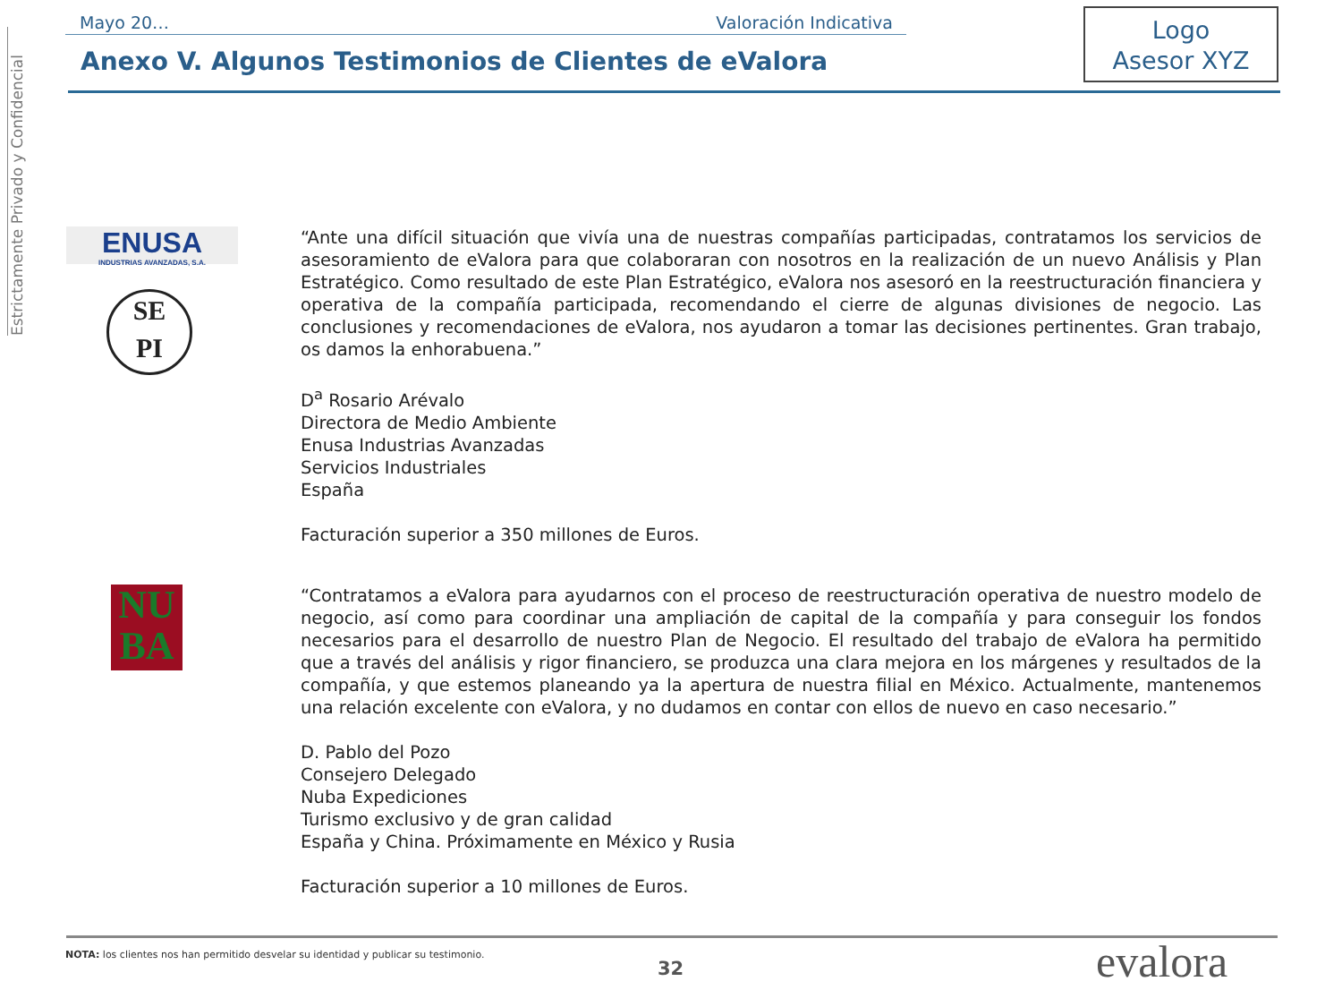Estrictamente Privado y Confidencial
Mayo 20… Valoración Indicativa
Logo
Asesor XYZ
Anexo V. Algunos Testimonios de Clientes de eValora
ENUSA
INDUSTRIAS AVANZADAS, S.A.
SE
PI
“Ante una difícil situación que vivía una de nuestras compañías participadas, contratamos los servicios de asesoramiento de eValora para que colaboraran con nosotros en la realización de un nuevo Análisis y Plan Estratégico. Como resultado de este Plan Estratégico, eValora nos asesoró en la reestructuración financiera y operativa de la compañía participada, recomendando el cierre de algunas divisiones de negocio. Las conclusiones y recomendaciones de eValora, nos ayudaron a tomar las decisiones pertinentes. Gran trabajo, os damos la enhorabuena.”
D<sup>a</sup> Rosario Arévalo
Directora de Medio Ambiente
Enusa Industrias Avanzadas
Servicios Industriales
España
Facturación superior a 350 millones de Euros.
NU
BA
“Contratamos a eValora para ayudarnos con el proceso de reestructuración operativa de nuestro modelo de negocio, así como para coordinar una ampliación de capital de la compañía y para conseguir los fondos necesarios para el desarrollo de nuestro Plan de Negocio. El resultado del trabajo de eValora ha permitido que a través del análisis y rigor financiero, se produzca una clara mejora en los márgenes y resultados de la compañía, y que estemos planeando ya la apertura de nuestra filial en México. Actualmente, mantenemos una relación excelente con eValora, y no dudamos en contar con ellos de nuevo en caso necesario.”
D. Pablo del Pozo
Consejero Delegado
Nuba Expediciones
Turismo exclusivo y de gran calidad
España y China. Próximamente en México y Rusia
Facturación superior a 10 millones de Euros.
NOTA: los clientes nos han permitido desvelar su identidad y publicar su testimonio.
32 evalora